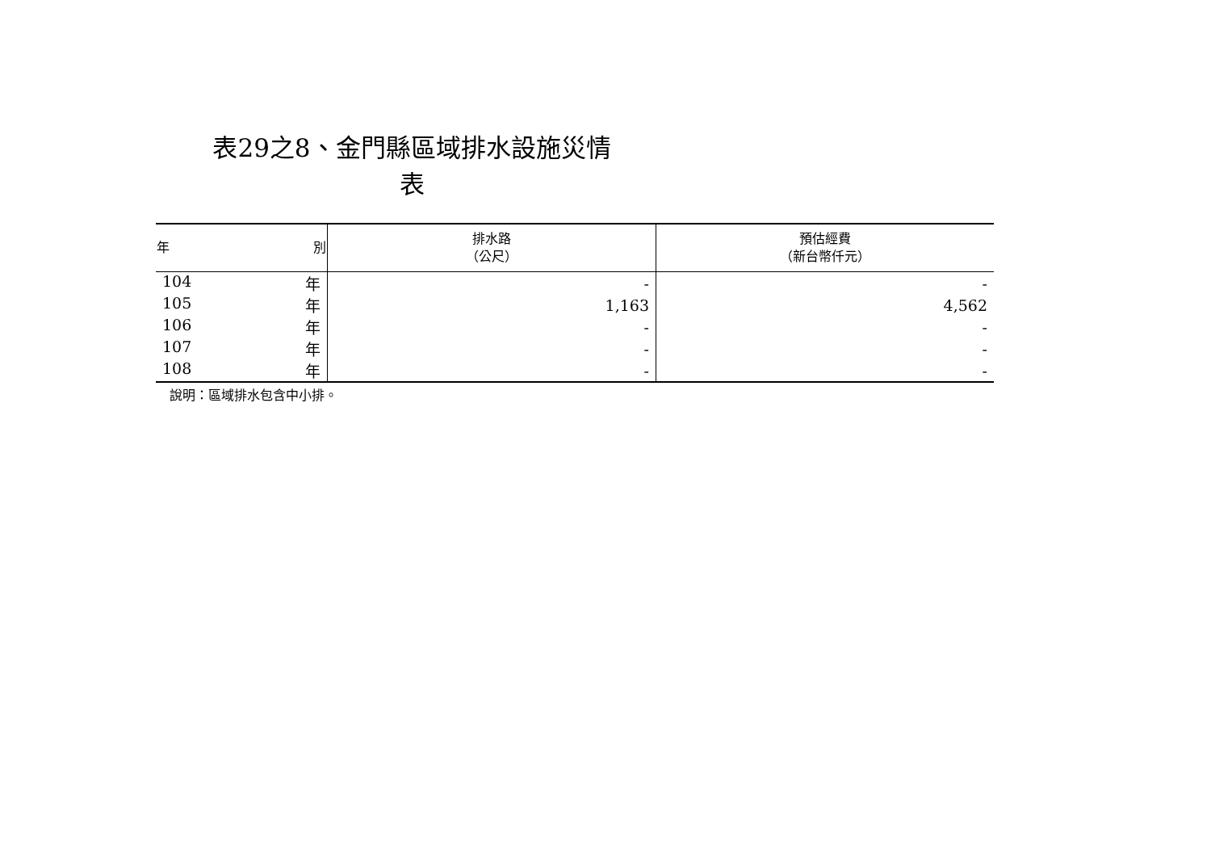表29之8、金門縣區域排水設施災情表
| 年 別 | 排水路 （公尺） | 預估經費 （新台幣仟元） |
| --- | --- | --- |
| 104 年 | - | - |
| 105 年 | 1,163 | 4,562 |
| 106 年 | - | - |
| 107 年 | - | - |
| 108 年 | - | - |
說明：區域排水包含中小排。